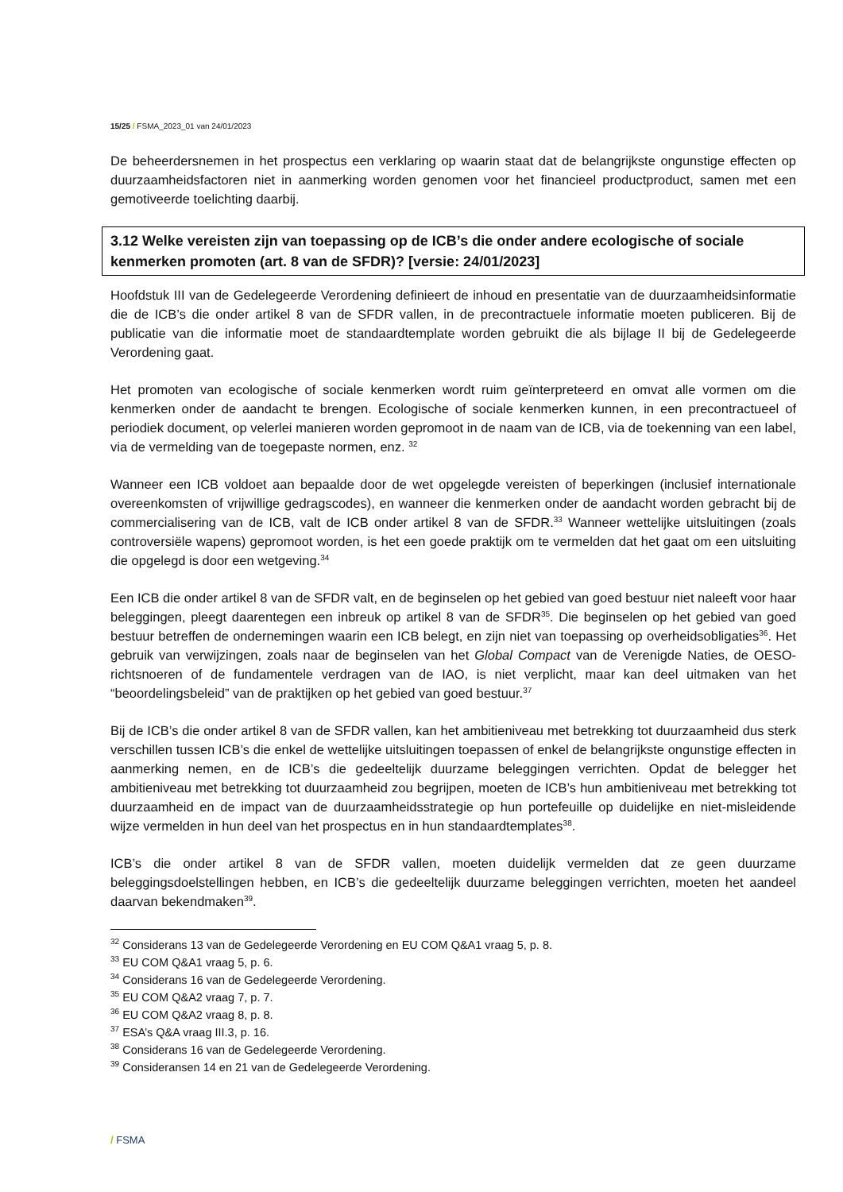15/25 / FSMA_2023_01 van 24/01/2023
De beheerdersnemen in het prospectus een verklaring op waarin staat dat de belangrijkste ongunstige effecten op duurzaamheidsfactoren niet in aanmerking worden genomen voor het financieel productproduct, samen met een gemotiveerde toelichting daarbij.
3.12 Welke vereisten zijn van toepassing op de ICB’s die onder andere ecologische of sociale kenmerken promoten (art. 8 van de SFDR)? [versie: 24/01/2023]
Hoofdstuk III van de Gedelegeerde Verordening definieert de inhoud en presentatie van de duurzaamheidsinformatie die de ICB’s die onder artikel 8 van de SFDR vallen, in de precontractuele informatie moeten publiceren. Bij de publicatie van die informatie moet de standaardtemplate worden gebruikt die als bijlage II bij de Gedelegeerde Verordening gaat.
Het promoten van ecologische of sociale kenmerken wordt ruim geïnterpreteerd en omvat alle vormen om die kenmerken onder de aandacht te brengen. Ecologische of sociale kenmerken kunnen, in een precontractueel of periodiek document, op velerlei manieren worden gepromoot in de naam van de ICB, via de toekenning van een label, via de vermelding van de toegepaste normen, enz. <sup>32</sup>
Wanneer een ICB voldoet aan bepaalde door de wet opgelegde vereisten of beperkingen (inclusief internationale overeenkomsten of vrijwillige gedragscodes), en wanneer die kenmerken onder de aandacht worden gebracht bij de commercialisering van de ICB, valt de ICB onder artikel 8 van de SFDR.<sup>33</sup> Wanneer wettelijke uitsluitingen (zoals controversiële wapens) gepromoot worden, is het een goede praktijk om te vermelden dat het gaat om een uitsluiting die opgelegd is door een wetgeving.<sup>34</sup>
Een ICB die onder artikel 8 van de SFDR valt, en de beginselen op het gebied van goed bestuur niet naleeft voor haar beleggingen, pleegt daarentegen een inbreuk op artikel 8 van de SFDR<sup>35</sup>. Die beginselen op het gebied van goed bestuur betreffen de ondernemingen waarin een ICB belegt, en zijn niet van toepassing op overheidsobligaties<sup>36</sup>. Het gebruik van verwijzingen, zoals naar de beginselen van het Global Compact van de Verenigde Naties, de OESO-richtsnoeren of de fundamentele verdragen van de IAO, is niet verplicht, maar kan deel uitmaken van het “beoordelingsbeleid” van de praktijken op het gebied van goed bestuur.<sup>37</sup>
Bij de ICB’s die onder artikel 8 van de SFDR vallen, kan het ambitieniveau met betrekking tot duurzaamheid dus sterk verschillen tussen ICB’s die enkel de wettelijke uitsluitingen toepassen of enkel de belangrijkste ongunstige effecten in aanmerking nemen, en de ICB’s die gedeeltelijk duurzame beleggingen verrichten. Opdat de belegger het ambitieniveau met betrekking tot duurzaamheid zou begrijpen, moeten de ICB’s hun ambitieniveau met betrekking tot duurzaamheid en de impact van de duurzaamheidsstrategie op hun portefeuille op duidelijke en niet-misleidende wijze vermelden in hun deel van het prospectus en in hun standaardtemplates<sup>38</sup>.
ICB’s die onder artikel 8 van de SFDR vallen, moeten duidelijk vermelden dat ze geen duurzame beleggingsdoelstellingen hebben, en ICB’s die gedeeltelijk duurzame beleggingen verrichten, moeten het aandeel daarvan bekendmaken<sup>39</sup>.
<sup>32</sup> Considerans 13 van de Gedelegeerde Verordening en EU COM Q&A1 vraag 5, p. 8.
<sup>33</sup> EU COM Q&A1 vraag 5, p. 6.
<sup>34</sup> Considerans 16 van de Gedelegeerde Verordening.
<sup>35</sup> EU COM Q&A2 vraag 7, p. 7.
<sup>36</sup> EU COM Q&A2 vraag 8, p. 8.
<sup>37</sup> ESA’s Q&A vraag III.3, p. 16.
<sup>38</sup> Considerans 16 van de Gedelegeerde Verordening.
<sup>39</sup> Consideransen 14 en 21 van de Gedelegeerde Verordening.
/ FSMA